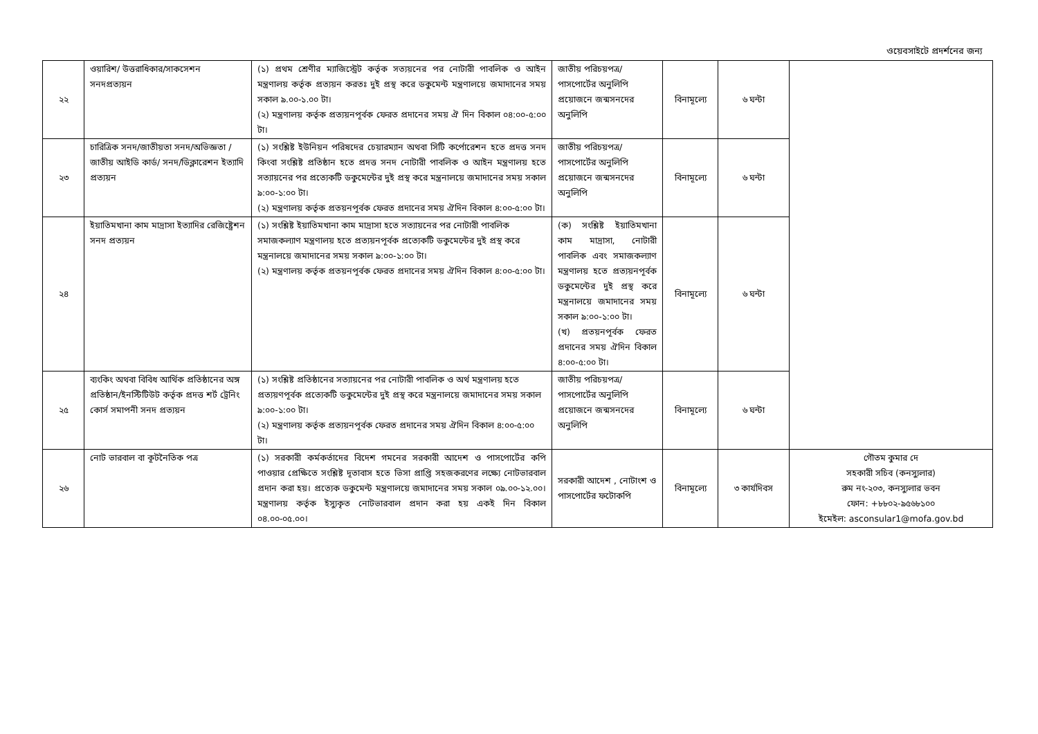ওয়েবসাইটে প্রদর্শনের জন্য
| ২২ | ওয়ারিশ/ উত্তরাধিকার/সাকসেশন সনদপ্রত্যয়ন | (১) প্রথম শ্রেণীর ম্যাজিস্ট্রেট কর্তৃক সত্যয়নের পর নোটারী পাবলিক ও আইন মন্ত্রণালয় কর্তৃক প্রত্যয়ন করতঃ দুই প্রস্থ করে ডকুমেন্ট মন্ত্রণালয়ে জমাদানের সময় সকাল ৯.০০-১.০০ টা। (২) মন্ত্রণালয় কর্তৃক প্রত্যয়নপূর্বক ফেরত প্রদানের সময় ঐ দিন বিকাল ০৪:০০-৫:০০ টা। | জাতীয় পরিচয়পত্র/পাসপোর্টের অনুলিপি প্রয়োজনে জন্মসনদের অনুলিপি | বিনামূল্যে | ৬ ঘন্টা | |
| ২৩ | চারিত্রিক সনদ/জাতীয়তা সনদ/অভিজ্ঞতা /জাতীয় আইডি কার্ড/ সনদ/ডিক্লারেশন ইত্যাদি প্রত্যয়ন | (১) সংশ্লিষ্ট ইউনিয়ন পরিষদের চেয়ারম্যান অথবা সিটি কর্পোরেশন হতে প্রদত্ত সনদ কিংবা সংশ্লিষ্ট প্রতিষ্ঠান হতে প্রদত্ত সনদ নোটারী পাবলিক ও আইন মন্ত্রণালয় হতে সত্যায়নের পর প্রত্যেকটি ডকুমেন্টের দুই প্রস্থ করে মন্ত্রনালয়ে জমাদানের সময় সকাল ৯:০০-১:০০ টা। (২) মন্ত্রণালয় কর্তৃক প্রতয়নপূর্বক ফেরত প্রদানের সময় ঐদিন বিকাল ৪:০০-৫:০০ টা। | জাতীয় পরিচয়পত্র/পাসপোর্টের অনুলিপি প্রয়োজনে জন্মসনদের অনুলিপি | বিনামূল্যে | ৬ ঘন্টা | |
| ২৪ | ইয়াতিমখানা কাম মাদ্রাসা ইত্যাদির রেজিষ্ট্রেশন সনদ প্রত্যয়ন | (১) সংশ্লিষ্ট ইয়াতিমখানা কাম মাদ্রাসা হতে সত্যায়নের পর নোটারী পাবলিক সমাজকল্যাণ মন্ত্রণালয় হতে প্রত্যয়নপূর্বক প্রত্যেকটি ডকুমেন্টের দুই প্রস্থ করে মন্ত্রনালয়ে জমাদানের সময় সকাল ৯:০০-১:০০ টা। (২) মন্ত্রণালয় কর্তৃক প্রতয়নপূর্বক ফেরত প্রদানের সময় ঐদিন বিকাল ৪:০০-৫:০০ টা। | (ক) সংশ্লিষ্ট ইয়াতিমখানা কাম মাদ্রাসা, নোটারী পাবলিক এবং সমাজকল্যাণ মন্ত্রণালয় হতে প্রত্যয়নপূর্বক ডকুমেন্টের দুই প্রস্থ করে মন্ত্রনালয়ে জমাদানের সময় সকাল ৯:০০-১:০০ টা। (খ) প্রতয়নপূর্বক ফেরত প্রদানের সময় ঐদিন বিকাল ৪:০০-৫:০০ টা। | বিনামূল্যে | ৬ ঘন্টা | |
| ২৫ | ব্যংকিং অথবা বিবিধ আর্থিক প্রতিষ্ঠানের অঙ্গ প্রতিষ্ঠান/ইনস্টিটিউট কর্তৃক প্রদত্ত শর্ট ট্রেনিং কোর্স সমাপনী সনদ প্রত্যয়ন | (১) সংশ্লিষ্ট প্রতিষ্ঠানের সত্যায়নের পর নোটারী পাবলিক ও অর্থ মন্ত্রণালয় হতে প্রত্যয়ণপূর্বক প্রত্যেকটি ডকুমেন্টের দুই প্রস্থ করে মন্ত্রনালয়ে জমাদানের সময় সকাল ৯:০০-১:০০ টা। (২) মন্ত্রণালয় কর্তৃক প্রত্যয়নপূর্বক ফেরত প্রদানের সময় ঐদিন বিকাল ৪:০০-৫:০০ টা। | জাতীয় পরিচয়পত্র/পাসপোর্টের অনুলিপি প্রয়োজনে জন্মসনদের অনুলিপি | বিনামূল্যে | ৬ ঘন্টা | |
| ২৬ | নোট ভারবাল বা কূটনৈতিক পত্র | (১) সরকারী কর্মকর্তাদের বিদেশ গমনের সরকারী আদেশ ও পাসপোর্টের কপি পাওয়ার প্রেক্ষিতে সংশ্লিষ্ট দূতাবাস হতে ভিসা প্রাপ্তি সহজকরণের লক্ষ্যে নোটভারবাল প্রদান করা হয়। প্রত্যেক ডকুমেন্ট মন্ত্রণালয়ে জমাদানের সময় সকাল ০৯.০০-১২.০০। মন্ত্রণালয় কর্তৃক ইস্যুকৃত নোটভারবাল প্রদান করা হয় একই দিন বিকাল ০৪.০০-০৫.০০। | সরকারী আদেশ , নোটাংশ ও পাসপোর্টের ফটোকপি | বিনামূল্যে | ৩ কার্যদিবস | গৌতম কুমার দে সহকারী সচিব (কনস্যুলার) রুম নং-২০৩, কনস্যুলার ভবন ফোন: +৮৮০২-৯৫৬৮১০০ ইমেইল: asconsular1@mofa.gov.bd |